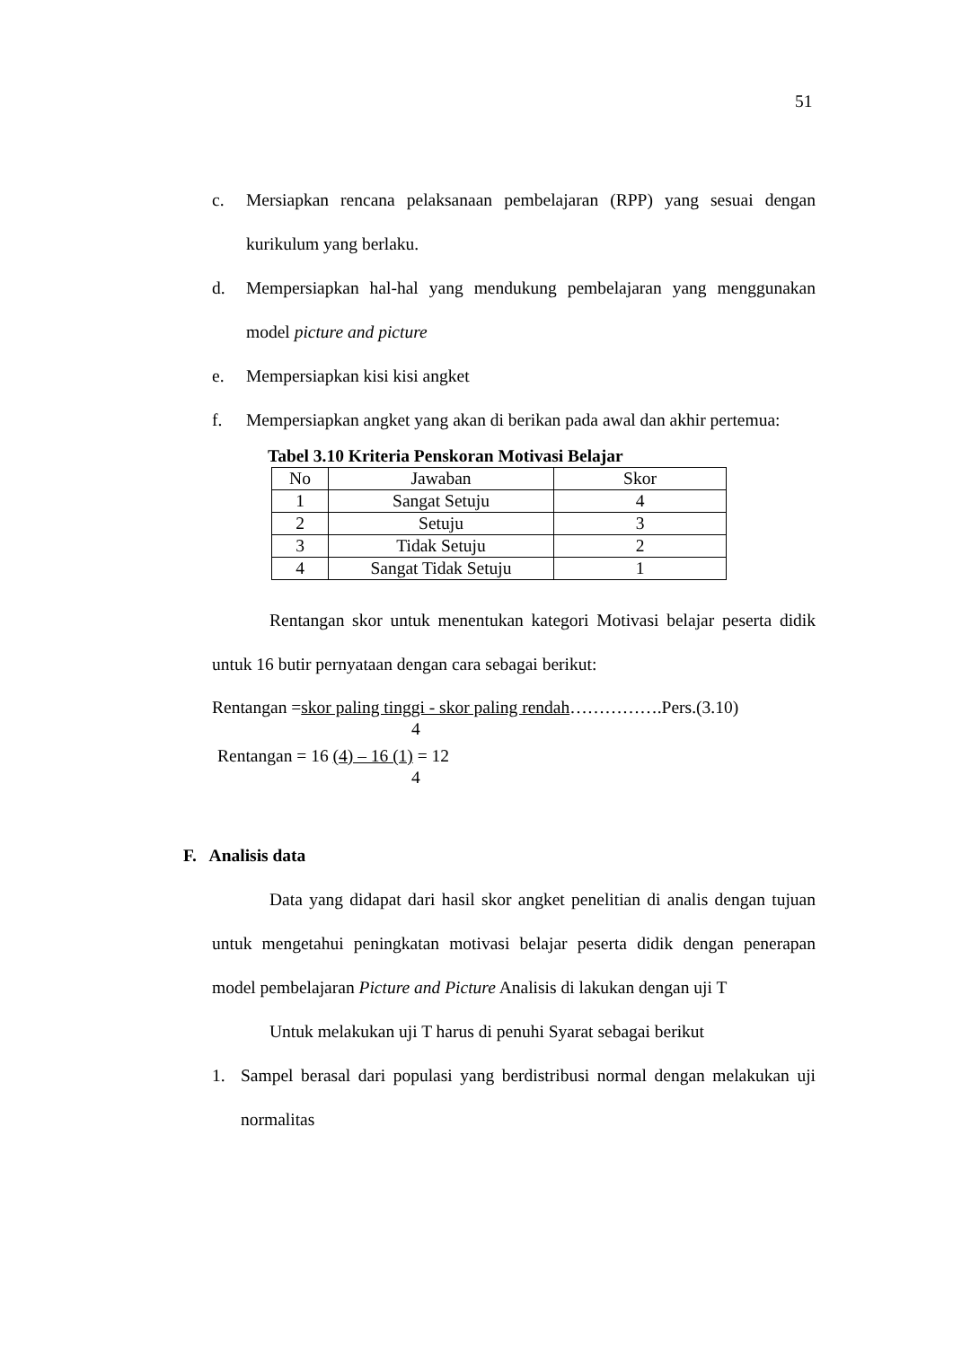51
c. Mersiapkan rencana pelaksanaan pembelajaran (RPP) yang sesuai dengan kurikulum yang berlaku.
d. Mempersiapkan hal-hal yang mendukung pembelajaran yang menggunakan model picture and picture
e. Mempersiapkan kisi kisi angket
f. Mempersiapkan angket yang akan di berikan pada awal dan akhir pertemua:
Tabel 3.10 Kriteria Penskoran Motivasi Belajar
| No | Jawaban | Skor |
| 1 | Sangat Setuju | 4 |
| 2 | Setuju | 3 |
| 3 | Tidak Setuju | 2 |
| 4 | Sangat Tidak Setuju | 1 |
Rentangan skor untuk menentukan kategori Motivasi belajar peserta didik untuk 16 butir pernyataan dengan cara sebagai berikut:
Rentangan =skor paling tinggi - skor paling rendah…………….Pers.(3.10)
4
Rentangan = 16 (4) – 16 (1) = 12
4
F. Analisis data
Data yang didapat dari hasil skor angket penelitian di analis dengan tujuan untuk mengetahui peningkatan motivasi belajar peserta didik dengan penerapan model pembelajaran Picture and Picture Analisis di lakukan dengan uji T
Untuk melakukan uji T harus di penuhi Syarat sebagai berikut
1. Sampel berasal dari populasi yang berdistribusi normal dengan melakukan uji normalitas